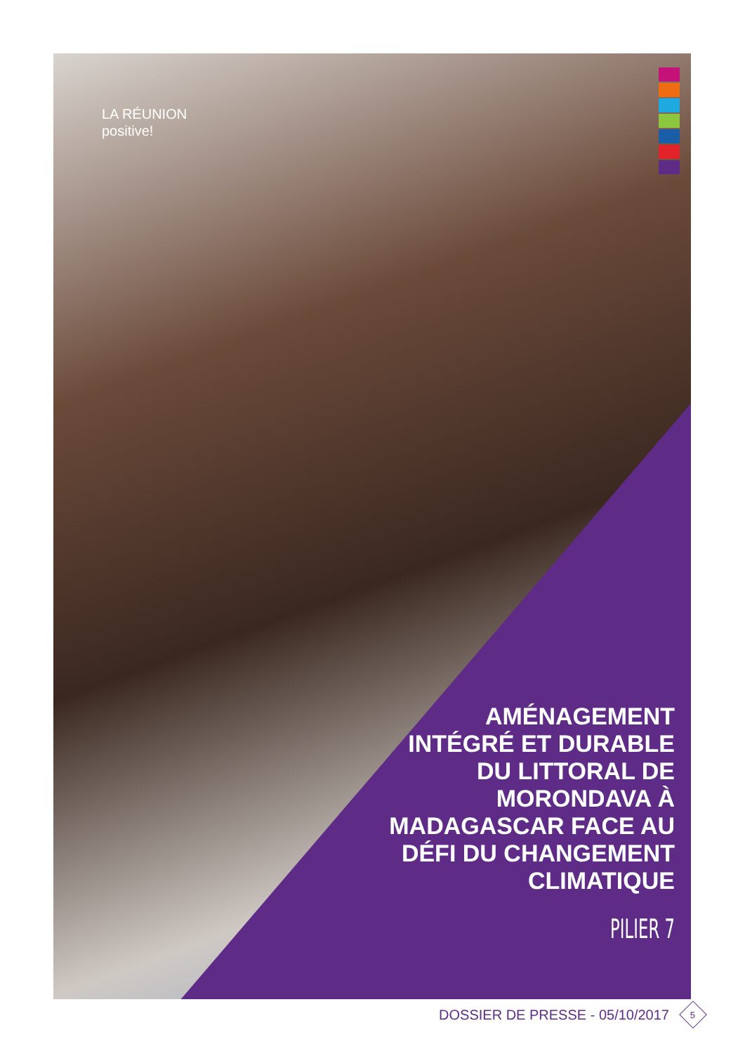LA RÉUNION
positive!
AMÉNAGEMENT INTÉGRÉ ET DURABLE DU LITTORAL DE MORONDAVA À MADAGASCAR FACE AU DÉFI DU CHANGEMENT CLIMATIQUE
PILIER 7
DOSSIER DE PRESSE - 05/10/2017
5